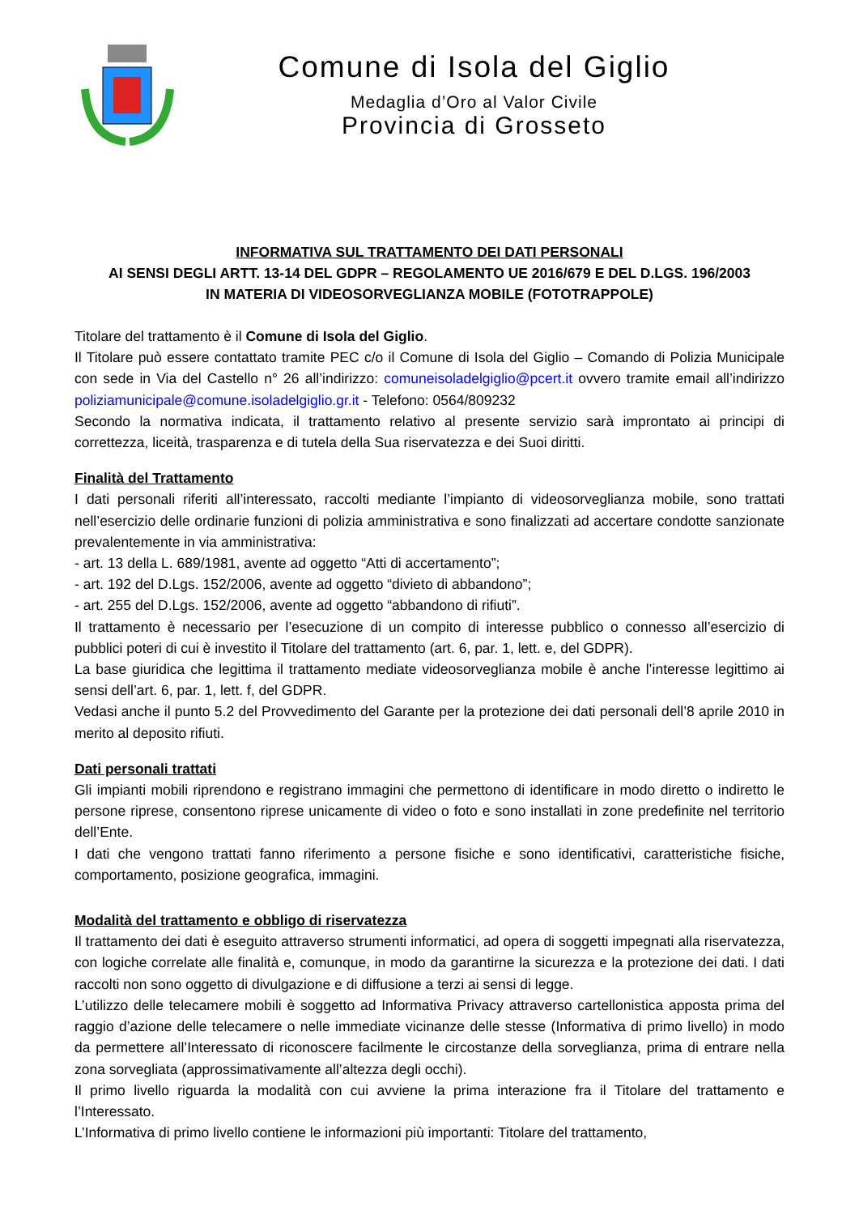Comune di Isola del Giglio
Medaglia d’Oro al Valor Civile
Provincia di Grosseto
INFORMATIVA SUL TRATTAMENTO DEI DATI PERSONALI
AI SENSI DEGLI ARTT. 13-14 DEL GDPR – REGOLAMENTO UE 2016/679 E DEL D.LGS. 196/2003
IN MATERIA DI VIDEOSORVEGLIANZA MOBILE (FOTOTRAPPOLE)
Titolare del trattamento è il Comune di Isola del Giglio.
Il Titolare può essere contattato tramite PEC c/o il Comune di Isola del Giglio – Comando di Polizia Municipale con sede in Via del Castello n° 26 all’indirizzo: comuneisoladelgiglio@pcert.it ovvero tramite email all’indirizzo poliziamunicipale@comune.isoladelgiglio.gr.it - Telefono: 0564/809232
Secondo la normativa indicata, il trattamento relativo al presente servizio sarà improntato ai principi di correttezza, liceità, trasparenza e di tutela della Sua riservatezza e dei Suoi diritti.
Finalità del Trattamento
I dati personali riferiti all’interessato, raccolti mediante l’impianto di videosorveglianza mobile, sono trattati nell’esercizio delle ordinarie funzioni di polizia amministrativa e sono finalizzati ad accertare condotte sanzionate prevalentemente in via amministrativa:
- art. 13 della L. 689/1981, avente ad oggetto “Atti di accertamento”;
- art. 192 del D.Lgs. 152/2006, avente ad oggetto “divieto di abbandono”;
- art. 255 del D.Lgs. 152/2006, avente ad oggetto “abbandono di rifiuti”.
Il trattamento è necessario per l’esecuzione di un compito di interesse pubblico o connesso all’esercizio di pubblici poteri di cui è investito il Titolare del trattamento (art. 6, par. 1, lett. e, del GDPR).
La base giuridica che legittima il trattamento mediate videosorveglianza mobile è anche l’interesse legittimo ai sensi dell’art. 6, par. 1, lett. f, del GDPR.
Vedasi anche il punto 5.2 del Provvedimento del Garante per la protezione dei dati personali dell’8 aprile 2010 in merito al deposito rifiuti.
Dati personali trattati
Gli impianti mobili riprendono e registrano immagini che permettono di identificare in modo diretto o indiretto le persone riprese, consentono riprese unicamente di video o foto e sono installati in zone predefinite nel territorio dell’Ente.
I dati che vengono trattati fanno riferimento a persone fisiche e sono identificativi, caratteristiche fisiche, comportamento, posizione geografica, immagini.
Modalità del trattamento e obbligo di riservatezza
Il trattamento dei dati è eseguito attraverso strumenti informatici, ad opera di soggetti impegnati alla riservatezza, con logiche correlate alle finalità e, comunque, in modo da garantirne la sicurezza e la protezione dei dati. I dati raccolti non sono oggetto di divulgazione e di diffusione a terzi ai sensi di legge.
L’utilizzo delle telecamere mobili è soggetto ad Informativa Privacy attraverso cartellonistica apposta prima del raggio d’azione delle telecamere o nelle immediate vicinanze delle stesse (Informativa di primo livello) in modo da permettere all’Interessato di riconoscere facilmente le circostanze della sorveglianza, prima di entrare nella zona sorvegliata (approssimativamente all’altezza degli occhi).
Il primo livello riguarda la modalità con cui avviene la prima interazione fra il Titolare del trattamento e l’Interessato.
L’Informativa di primo livello contiene le informazioni più importanti: Titolare del trattamento,